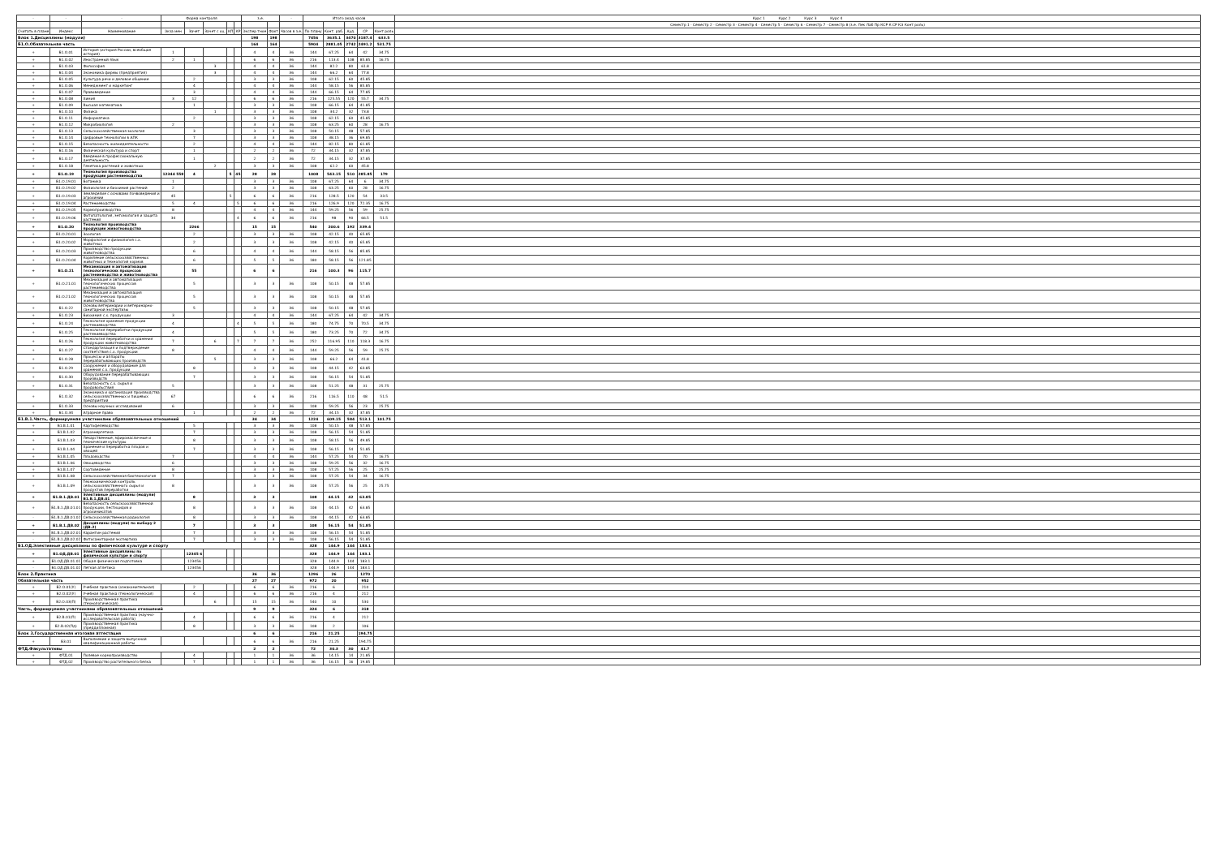| - | - | - | Форма контроля | | | | | з.е. | | - | Итого акад.часов | | | | | Курс 1 Курс 2 Курс 3 Курс 4 |
| --- | --- | --- | --- | --- | --- | --- | --- | --- | --- | --- | --- | --- | --- | --- | --- | --- |
| | | | | | | | | | | | | | | | | Семестр 1 · Семестр 2 · Семестр 3 · Семестр 4 · Семестр 5 · Семестр 6 · Семестр 7 · Семестр 8 (з.е. Лек Лаб Пр КСР К СР КЭ Конт роль) |
| Считать в плане | Индекс | Наименование | Экза мен | Зачет | Зачет с оц. | КП | КР | Экспер тное | Факт | Часов в з.е. | По плану | Конт. раб. | Ауд. | СР | Конт роль | |
| Блок 1.Дисциплины (модули) | | | | | | | | 198 | 198 | | 7456 | 3635.1 | 3470 | 3187.4 | 633.5 | |
| Б1.О.Обязательная часть | | | | | | | | 164 | 164 | | 5904 | 2881.05 | 2742 | 2491.2 | 531.75 | |
| + | Б1.О.01 | История (история России, всеобщая история) | 1 | | | | | 4 | 4 | 36 | 144 | 67.25 | 64 | 42 | 34.75 | |
| + | Б1.О.02 | Иностранный язык | 2 | 1 | | | | 6 | 6 | 36 | 216 | 113.4 | 108 | 85.85 | 16.75 | |
| + | Б1.О.03 | Философия | | | 3 | | | 4 | 4 | 36 | 144 | 82.2 | 80 | 61.8 | | |
| + | Б1.О.04 | Экономика фирмы (предприятия) | | | 3 | | | 4 | 4 | 36 | 144 | 66.2 | 64 | 77.8 | | |
| + | Б1.О.05 | Культура речи и деловое общение | | 2 | | | | 3 | 3 | 36 | 108 | 62.15 | 60 | 45.85 | | |
| + | Б1.О.06 | Менеджмент и маркетинг | | 4 | | | | 4 | 4 | 36 | 144 | 58.15 | 56 | 85.85 | | |
| + | Б1.О.07 | Правоведение | | 3 | | | | 4 | 4 | 36 | 144 | 66.15 | 64 | 77.85 | | |
| + | Б1.О.08 | Химия | 3 | 12 | | | | 6 | 6 | 36 | 216 | 125.55 | 120 | 55.7 | 34.75 | |
| + | Б1.О.09 | Высшая математика | | 1 | | | | 3 | 3 | 36 | 108 | 66.15 | 64 | 41.85 | | |
| + | Б1.О.10 | Физика | | | 1 | | | 3 | 3 | 36 | 108 | 34.2 | 32 | 73.8 | | |
| + | Б1.О.11 | Информатика | | 2 | | | | 3 | 3 | 36 | 108 | 62.15 | 60 | 45.85 | | |
| + | Б1.О.12 | Микробиология | 2 | | | | | 3 | 3 | 36 | 108 | 63.25 | 60 | 28 | 16.75 | |
| + | Б1.О.13 | Сельскохозяйственная экология | | 3 | | | | 3 | 3 | 36 | 108 | 50.15 | 48 | 57.85 | | |
| + | Б1.О.14 | Цифровые технологии в АПК | | 7 | | | | 3 | 3 | 36 | 108 | 38.15 | 36 | 69.85 | | |
| + | Б1.О.15 | Безопасность жизнедеятельности | | 2 | | | | 4 | 4 | 36 | 144 | 82.15 | 80 | 61.85 | | |
| + | Б1.О.16 | Физическая культура и спорт | | 1 | | | | 2 | 2 | 36 | 72 | 34.15 | 32 | 37.85 | | |
| + | Б1.О.17 | Введение в профессиональную деятельность | | 1 | | | | 2 | 2 | 36 | 72 | 34.15 | 32 | 37.85 | | |
| + | Б1.О.18 | Генетика растений и животных | | | 2 | | | 3 | 3 | 36 | 108 | 62.2 | 60 | 45.8 | | |
| + | Б1.О.19 | Технология производства продукции растениеводства | 12344 558 | 4 | | 5 | 45 | 28 | 28 | | 1008 | 543.15 | 510 | 285.85 | 179 | |
| + | Б1.О.19.01 | Ботаника | 1 | | | | | 3 | 3 | 36 | 108 | 67.25 | 64 | 6 | 34.75 | |
| + | Б1.О.19.02 | Физиология и биохимия растений | 2 | | | | | 3 | 3 | 36 | 108 | 63.25 | 60 | 28 | 16.75 | |
| + | Б1.О.19.03 | Земледелие с основами почвоведения и агрохимии | 45 | | | 5 | | 6 | 6 | 36 | 216 | 128.5 | 120 | 54 | 33.5 | |
| + | Б1.О.19.04 | Растениеводство | 5 | 4 | | | 5 | 6 | 6 | 36 | 216 | 126.9 | 120 | 72.35 | 16.75 | |
| + | Б1.О.19.05 | Кормопроизводство | 8 | | | | | 4 | 4 | 36 | 144 | 59.25 | 56 | 59 | 25.75 | |
| + | Б1.О.19.06 | Фитопатология, энтомология и защита растений | 34 | | | | 4 | 6 | 6 | 36 | 216 | 98 | 90 | 66.5 | 51.5 | |
| + | Б1.О.20 | Технология производства продукции животноводства | | 2266 | | | | 15 | 15 | | 540 | 200.6 | 192 | 339.4 | | |
| + | Б1.О.20.01 | Зоология | | 2 | | | | 3 | 3 | 36 | 108 | 42.15 | 40 | 65.85 | | |
| + | Б1.О.20.02 | Морфология и физиология с.х. животных | | 2 | | | | 3 | 3 | 36 | 108 | 42.15 | 40 | 65.85 | | |
| + | Б1.О.20.03 | Производство продукции животноводства | | 6 | | | | 4 | 4 | 36 | 144 | 58.15 | 56 | 85.85 | | |
| + | Б1.О.20.04 | Кормление сельскохозяйственных животных и технология кормов | | 6 | | | | 5 | 5 | 36 | 180 | 58.15 | 56 | 121.85 | | |
| + | Б1.О.21 | Механизация и автоматизация технологических процессов растениеводства и животноводства | | 55 | | | | 6 | 6 | | 216 | 100.3 | 96 | 115.7 | | |
| + | Б1.О.21.01 | Механизация и автоматизация технологических процессов растениеводства | | 5 | | | | 3 | 3 | 36 | 108 | 50.15 | 48 | 57.85 | | |
| + | Б1.О.21.02 | Механизация и автоматизация технологических процессов животноводства | | 5 | | | | 3 | 3 | 36 | 108 | 50.15 | 48 | 57.85 | | |
| + | Б1.О.22 | Основы ветеринарии и ветеринарно-санитарной экспертизы | | 5 | | | | 3 | 3 | 36 | 108 | 50.15 | 48 | 57.85 | | |
| + | Б1.О.23 | Биохимия с.х. продукции | 3 | | | | | 4 | 4 | 36 | 144 | 67.25 | 64 | 42 | 34.75 | |
| + | Б1.О.24 | Технология хранения продукции растениеводства | 4 | | | | 4 | 5 | 5 | 36 | 180 | 74.75 | 70 | 70.5 | 34.75 | |
| + | Б1.О.25 | Технология переработки продукции растениеводства | 4 | | | | | 5 | 5 | 36 | 180 | 73.25 | 70 | 72 | 34.75 | |
| + | Б1.О.26 | Технология переработки и хранения продукции животноводства | 7 | | 6 | | 7 | 7 | 7 | 36 | 252 | 116.95 | 110 | 118.3 | 16.75 | |
| + | Б1.О.27 | Стандартизация и подтверждение соответствия с.х. продукции | 8 | | | | | 4 | 4 | 36 | 144 | 59.25 | 56 | 59 | 25.75 | |
| + | Б1.О.28 | Процессы и аппараты перерабатывающих производств | | | 5 | | | 3 | 3 | 36 | 108 | 66.2 | 64 | 41.8 | | |
| + | Б1.О.29 | Сооружения и оборудование для хранения с.х. продукции | | 8 | | | | 3 | 3 | 36 | 108 | 44.15 | 42 | 63.85 | | |
| + | Б1.О.30 | Оборудование перерабатывающих производств | | 7 | | | | 3 | 3 | 36 | 108 | 56.15 | 54 | 51.85 | | |
| + | Б1.О.31 | Безопасность с.х. сырья и продовольствия | 5 | | | | | 3 | 3 | 36 | 108 | 51.25 | 48 | 31 | 25.75 | |
| + | Б1.О.32 | Экономика и организация производства сельскохозяйственных и пищевых предприятий | 67 | | | | | 6 | 6 | 36 | 216 | 116.5 | 110 | 48 | 51.5 | |
| + | Б1.О.33 | Основы научных исследований | 6 | | | | | 3 | 3 | 36 | 108 | 59.25 | 56 | 23 | 25.75 | |
| + | Б1.О.34 | Аграрное право | | 1 | | | | 2 | 2 | 36 | 72 | 34.15 | 32 | 37.85 | | |
| Б1.В.1.Часть, формируемая участниками образовательных отношений | | | | | | | | 34 | 34 | | 1224 | 609.15 | 584 | 513.1 | 101.75 | |
| + | Б1.В.1.01 | Картофелеводство | | 5 | | | | 3 | 3 | 36 | 108 | 50.15 | 48 | 57.85 | | |
| + | Б1.В.1.02 | Агроэнергетика | | 7 | | | | 3 | 3 | 36 | 108 | 56.15 | 54 | 51.85 | | |
| + | Б1.В.1.03 | Лекарственные, эфиромасличные и технические культуры | | 8 | | | | 3 | 3 | 36 | 108 | 58.15 | 56 | 49.85 | | |
| + | Б1.В.1.04 | Хранение и переработка плодов и овощей | | 7 | | | | 3 | 3 | 36 | 108 | 56.15 | 54 | 51.85 | | |
| + | Б1.В.1.05 | Плодоводство | 7 | | | | | 4 | 4 | 36 | 144 | 57.25 | 54 | 70 | 16.75 | |
| + | Б1.В.1.06 | Овощеводство | 6 | | | | | 3 | 3 | 36 | 108 | 59.25 | 56 | 32 | 16.75 | |
| + | Б1.В.1.07 | Сортоведение | 8 | | | | | 3 | 3 | 36 | 108 | 57.25 | 56 | 25 | 25.75 | |
| + | Б1.В.1.08 | Сельскохозяйственная биотехнология | 7 | | | | | 3 | 3 | 36 | 108 | 57.25 | 54 | 34 | 16.75 | |
| + | Б1.В.1.09 | Технохимический контроль сельскохозяйственного сырья и продуктов переработки | 8 | | | | | 3 | 3 | 36 | 108 | 57.25 | 56 | 25 | 25.75 | |
| + | Б1.В.1.ДВ.01 | Элективные дисциплины (модули) Б1.В.1.ДВ.01 | | 8 | | | | 3 | 3 | | 108 | 44.15 | 42 | 63.85 | | |
| + | Б1.В.1.ДВ.01.01 | Безопасность сельскохозяйственной продукции, пестицидов и агрохимикатов | | 8 | | | | 3 | 3 | 36 | 108 | 44.15 | 42 | 63.85 | | |
| - | Б1.В.1.ДВ.01.02 | Сельскохозяйственная радиология | | 8 | | | | 3 | 3 | 36 | 108 | 44.15 | 42 | 63.85 | | |
| + | Б1.В.1.ДВ.02 | Дисциплины (модули) по выбору 2 (ДВ.2) | | 7 | | | | 3 | 3 | | 108 | 56.15 | 54 | 51.85 | | |
| + | Б1.В.1.ДВ.02.01 | Карантин растений | | 7 | | | | 3 | 3 | 36 | 108 | 56.15 | 54 | 51.85 | | |
| - | Б1.В.1.ДВ.02.02 | Фитосанитарная экспертиза | | 7 | | | | 3 | 3 | 36 | 108 | 56.15 | 54 | 51.85 | | |
| Б1.ОД.Элективные дисциплины по физической культуре и спорту | | | | | | | | | | | 328 | 144.9 | 144 | 183.1 | | |
| + | Б1.ОД.ДВ.01 | Элективные дисциплины по физической культуре и спорту | | 12345 6 | | | | | | | 328 | 144.9 | 144 | 183.1 | | |
| + | Б1.ОД.ДВ.01.01 | Общая физическая подготовка | | 123456 | | | | | | | 328 | 144.9 | 144 | 183.1 | | |
| - | Б1.ОД.ДВ.01.02 | Лёгкая атлетика | | 123456 | | | | | | | 328 | 144.9 | 144 | 183.1 | | |
| Блок 2.Практика | | | | | | | | 36 | 36 | | 1296 | 26 | | 1270 | | |
| Обязательная часть | | | | | | | | 27 | 27 | | 972 | 20 | | 952 | | |
| + | Б2.О.01(У) | Учебная практика (ознакомительная) | | 2 | | | | 6 | 6 | 36 | 216 | 6 | | 210 | | |
| + | Б2.О.02(У) | Учебная практика (технологическая) | | 4 | | | | 6 | 6 | 36 | 216 | 4 | | 212 | | |
| + | Б2.О.03(П) | Производственная практика (технологическая) | | | 6 | | | 15 | 15 | 36 | 540 | 10 | | 530 | | |
| Часть, формируемая участниками образовательных отношений | | | | | | | | 9 | 9 | | 324 | 6 | | 318 | | |
| + | Б2.В.01(П) | Производственная практика (научно-исследовательская работа) | | 4 | | | | 6 | 6 | 36 | 216 | 4 | | 212 | | |
| + | Б2.В.02(Пд) | Производственная практика (преддипломная) | | 8 | | | | 3 | 3 | 36 | 108 | 2 | | 106 | | |
| Блок 3.Государственная итоговая аттестация | | | | | | | | 6 | 6 | | 216 | 21.25 | | 194.75 | | |
| + | Б3.01 | Выполнение и защита выпускной квалификационной работы | | | | | | 6 | 6 | 36 | 216 | 21.25 | | 194.75 | | |
| ФТД.Факультативы | | | | | | | | 2 | 2 | | 72 | 30.3 | 30 | 41.7 | | |
| + | ФТД.01 | Полевое кормопроизводство | | 4 | | | | 1 | 1 | 36 | 36 | 14.15 | 14 | 21.85 | | |
| + | ФТД.02 | Производство растительного белка | | 7 | | | | 1 | 1 | 36 | 36 | 16.15 | 16 | 19.85 | | |